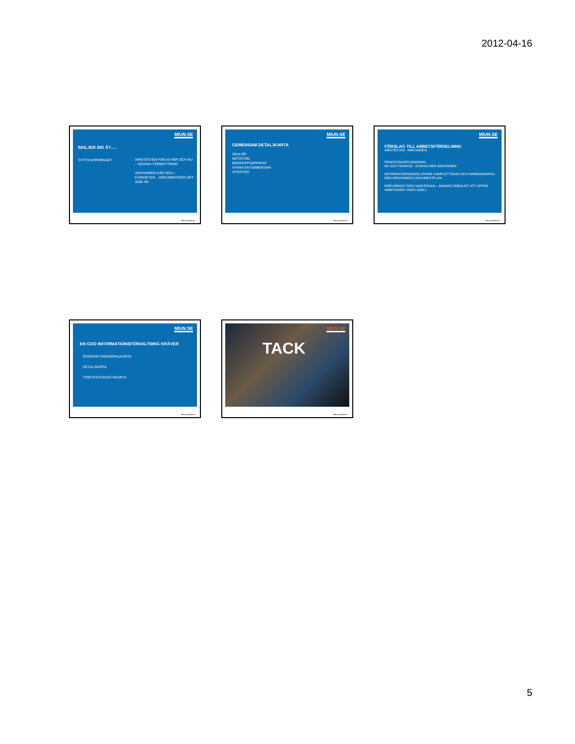2012-04-16
MIUN.SE
SKILJER SIG ÅT….
SYFTE/UPPDRAGET
ARKITEKTEN FOKUS HÄR OCH NU – SEDAN= FÖRBÄTTRING
ARKIVARIEN HÄR OCH I EVIGHETEN – DOKUMENTERA DET SOM ÄR
Mittuniversitetet
MIUN.SE
GEMENSAM DETALJKARTA
SKALOR
NOTATION
BEGREPPSAPPARAT
SYNKA EN GEMENSAM
STRATEGI
Mittuniversitetet
MIUN.SE
FÖRSLAG TILL ARBETSFÖRDELNING
ARKITEKTEN - ARKIVARIEN
PROCESSKARTLÄGGNING
NU OCH FRAMTID - SYNKAS MED ARKIVARIEN
INFORMATIONSMODELLERING KOMPLETTERAS OCH HARMONISERAS MED ARKIVARIENS DOKUMENTPLAN
NÖDVÄNDIGT MED SAMVERKAN – ANNARS OMÖJLIGT ATT UPPNÅ AMBITIONEN I RAFS 2009:1
Mittuniversitetet
MIUN.SE
EN GOD INFORMATIONSFÖRVALTNING KRÄVER
ÖVERSIKTS/GENERALKARTA
DETALJKARTA
TOMT/FASTIGHETSKARTA
Mittuniversitetet
MIUN.SE
TACK
Mittuniversitetet
5